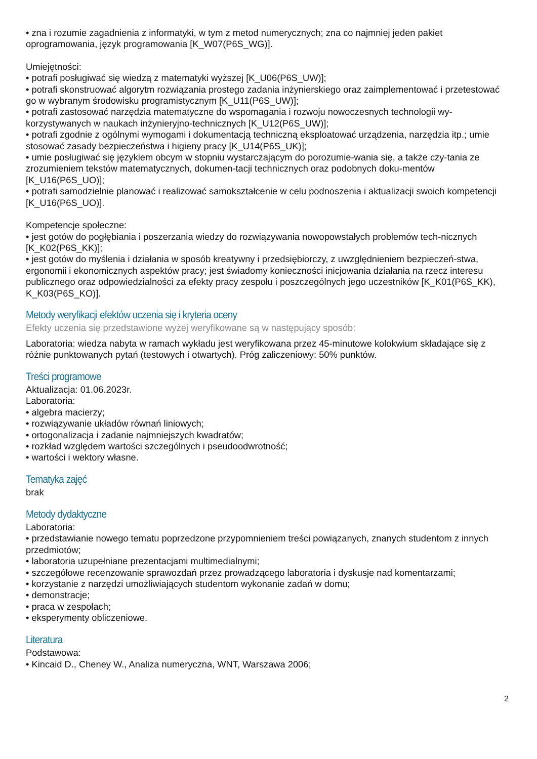• zna i rozumie zagadnienia z informatyki, w tym z metod numerycznych; zna co najmniej jeden pakiet oprogramowania, język programowania [K_W07(P6S_WG)].
Umiejętności:
• potrafi posługiwać się wiedzą z matematyki wyższej [K_U06(P6S_UW)];
• potrafi skonstruować algorytm rozwiązania prostego zadania inżynierskiego oraz zaimplementować i przetestować go w wybranym środowisku programistycznym [K_U11(P6S_UW)];
• potrafi zastosować narzędzia matematyczne do wspomagania i rozwoju nowoczesnych technologii wy-korzystywanych w naukach inżynieryjno-technicznych [K_U12(P6S_UW)];
• potrafi zgodnie z ogólnymi wymogami i dokumentacją techniczną eksploatować urządzenia, narzędzia itp.; umie stosować zasady bezpieczeństwa i higieny pracy [K_U14(P6S_UK)];
• umie posługiwać się językiem obcym w stopniu wystarczającym do porozumie-wania się, a także czy-tania ze zrozumieniem tekstów matematycznych, dokumen-tacji technicznych oraz podobnych doku-mentów [K_U16(P6S_UO)];
• potrafi samodzielnie planować i realizować samokształcenie w celu podnoszenia i aktualizacji swoich kompetencji [K_U16(P6S_UO)].
Kompetencje społeczne:
• jest gotów do pogłębiania i poszerzania wiedzy do rozwiązywania nowopowstałych problemów tech-nicznych [K_K02(P6S_KK)];
• jest gotów do myślenia i działania w sposób kreatywny i przedsiębiorczy, z uwzględnieniem bezpieczeń-stwa, ergonomii i ekonomicznych aspektów pracy; jest świadomy konieczności inicjowania działania na rzecz interesu publicznego oraz odpowiedzialności za efekty pracy zespołu i poszczególnych jego uczestników [K_K01(P6S_KK), K_K03(P6S_KO)].
Metody weryfikacji efektów uczenia się i kryteria oceny
Efekty uczenia się przedstawione wyżej weryfikowane są w następujący sposób:
Laboratoria: wiedza nabyta w ramach wykładu jest weryfikowana przez 45-minutowe kolokwium składające się z różnie punktowanych pytań (testowych i otwartych). Próg zaliczeniowy: 50% punktów.
Treści programowe
Aktualizacja: 01.06.2023r.
Laboratoria:
• algebra macierzy;
• rozwiązywanie układów równań liniowych;
• ortogonalizacja i zadanie najmniejszych kwadratów;
• rozkład względem wartości szczególnych i pseudoodwrotność;
• wartości i wektory własne.
Tematyka zajęć
brak
Metody dydaktyczne
Laboratoria:
• przedstawianie nowego tematu poprzedzone przypomnieniem treści powiązanych, znanych studentom z innych przedmiotów;
• laboratoria uzupełniane prezentacjami multimedialnymi;
• szczegółowe recenzowanie sprawozdań przez prowadzącego laboratoria i dyskusje nad komentarzami;
• korzystanie z narzędzi umożliwiających studentom wykonanie zadań w domu;
• demonstracje;
• praca w zespołach;
• eksperymenty obliczeniowe.
Literatura
Podstawowa:
• Kincaid D., Cheney W., Analiza numeryczna, WNT, Warszawa 2006;
2